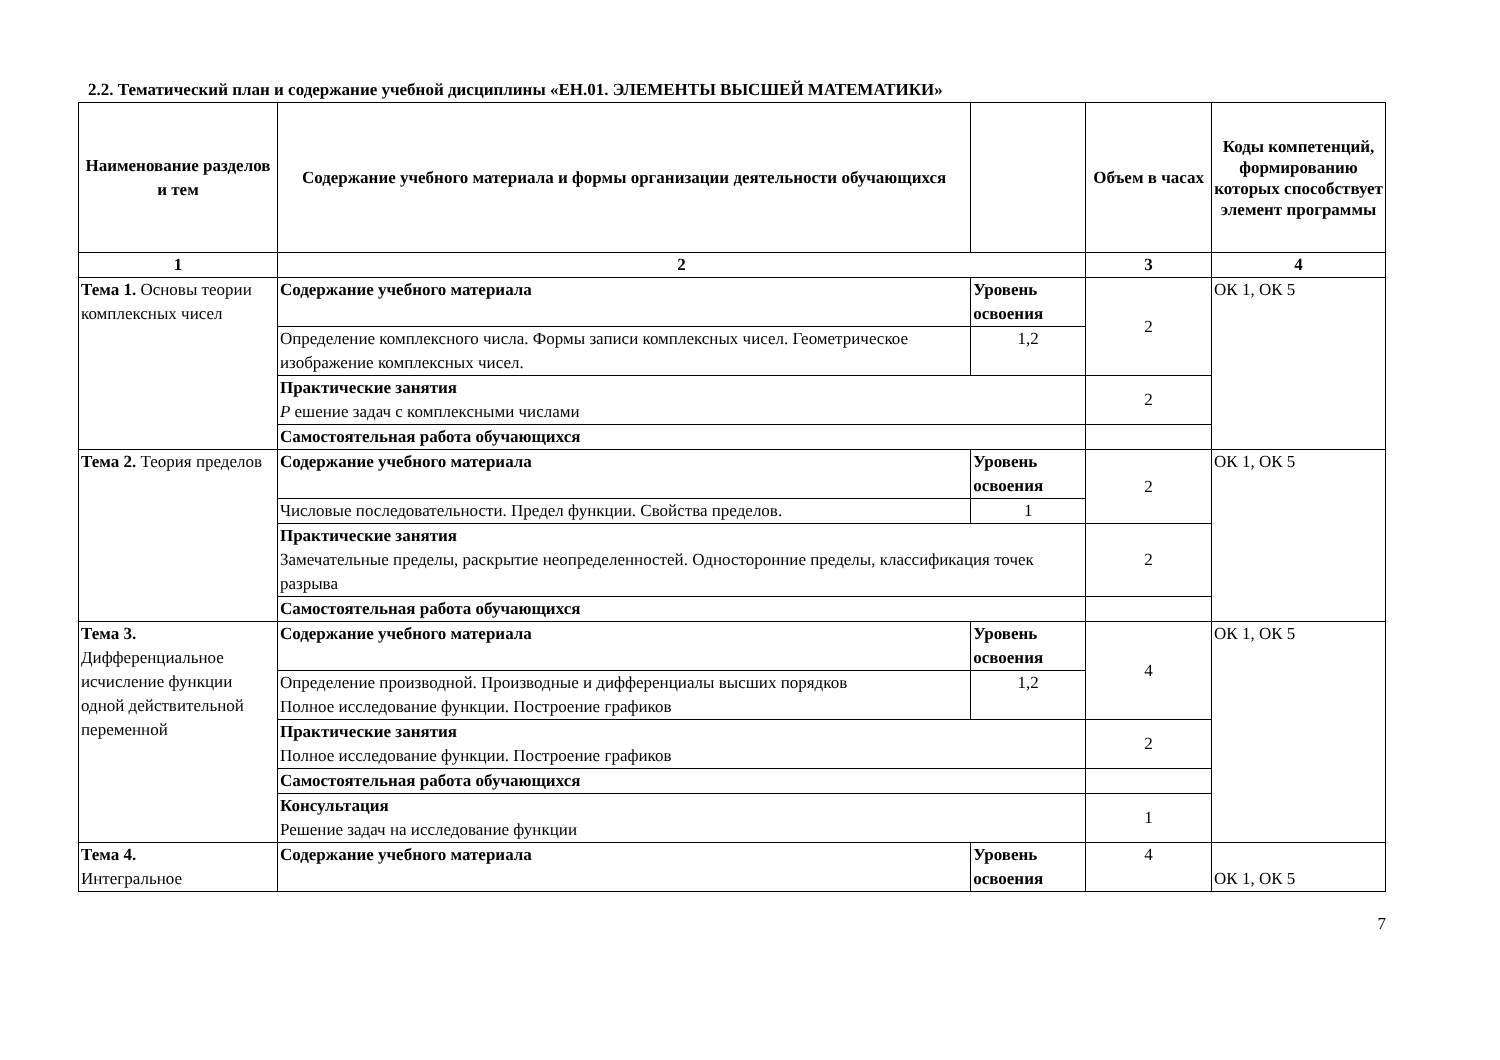2.2. Тематический план и содержание учебной дисциплины «ЕН.01. ЭЛЕМЕНТЫ ВЫСШЕЙ МАТЕМАТИКИ»
| Наименование разделов и тем | Содержание учебного материала и формы организации деятельности обучающихся | | Объем в часах | Коды компетенций, формированию которых способствует элемент программы |
| --- | --- | --- | --- | --- |
| 1 | 2 | | 3 | 4 |
| Тема 1. Основы теории комплексных чисел | Содержание учебного материала | Уровень освоения | 2 | ОК 1, ОК 5 |
| | Определение комплексного числа. Формы записи комплексных чисел. Геометрическое изображение комплексных чисел. | 1,2 | | |
| | Практические занятия Р ешение задач с комплексными числами | | 2 | |
| | Самостоятельная работа обучающихся | | | |
| Тема 2. Теория пределов | Содержание учебного материала | Уровень освоения | 2 | ОК 1, ОК 5 |
| | Числовые последовательности. Предел функции. Свойства пределов. | 1 | | |
| | Практические занятия Замечательные пределы, раскрытие неопределенностей. Односторонние пределы, классификация точек разрыва | | 2 | |
| | Самостоятельная работа обучающихся | | | |
| Тема 3. Дифференциальное исчисление функции одной действительной переменной | Содержание учебного материала | Уровень освоения | 4 | ОК 1, ОК 5 |
| | Определение производной. Производные и дифференциалы высших порядков Полное исследование функции. Построение графиков | 1,2 | | |
| | Практические занятия Полное исследование функции. Построение графиков | | 2 | |
| | Самостоятельная работа обучающихся | | | |
| | Консультация Решение задач на исследование функции | | 1 | |
| Тема 4. Интегральное | Содержание учебного материала | Уровень освоения | 4 | ОК 1, ОК 5 |
7